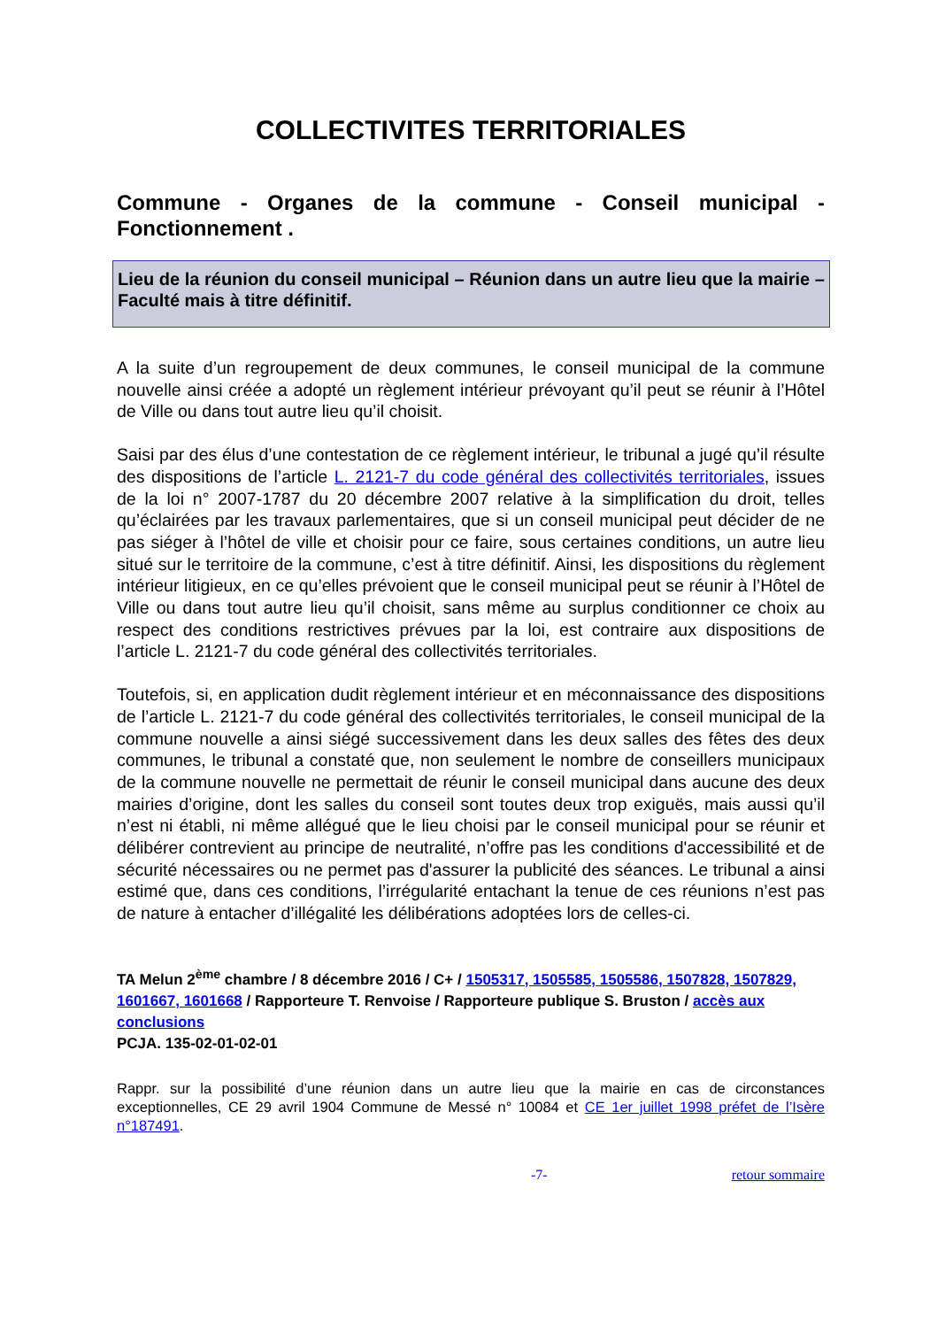COLLECTIVITES TERRITORIALES
Commune - Organes de la commune - Conseil municipal - Fonctionnement .
Lieu de la réunion du conseil municipal – Réunion dans un autre lieu que la mairie – Faculté mais à titre définitif.
A la suite d’un regroupement de deux communes, le conseil municipal de la commune nouvelle ainsi créée a adopté un règlement intérieur prévoyant qu’il peut se réunir à l’Hôtel de Ville ou dans tout autre lieu qu’il choisit.
Saisi par des élus d’une contestation de ce règlement intérieur, le tribunal a jugé qu’il résulte des dispositions de l’article L. 2121-7 du code général des collectivités territoriales, issues de la loi n° 2007-1787 du 20 décembre 2007 relative à la simplification du droit, telles qu’éclairées par les travaux parlementaires, que si un conseil municipal peut décider de ne pas siéger à l’hôtel de ville et choisir pour ce faire, sous certaines conditions, un autre lieu situé sur le territoire de la commune, c’est à titre définitif. Ainsi, les dispositions du règlement intérieur litigieux, en ce qu’elles prévoient que le conseil municipal peut se réunir à l’Hôtel de Ville ou dans tout autre lieu qu’il choisit, sans même au surplus conditionner ce choix au respect des conditions restrictives prévues par la loi, est contraire aux dispositions de l’article L. 2121-7 du code général des collectivités territoriales.
Toutefois, si, en application dudit règlement intérieur et en méconnaissance des dispositions de l’article L. 2121-7 du code général des collectivités territoriales, le conseil municipal de la commune nouvelle a ainsi siégé successivement dans les deux salles des fêtes des deux communes, le tribunal a constaté que, non seulement le nombre de conseillers municipaux de la commune nouvelle ne permettait de réunir le conseil municipal dans aucune des deux mairies d’origine, dont les salles du conseil sont toutes deux trop exiguës, mais aussi qu’il n’est ni établi, ni même allégué que le lieu choisi par le conseil municipal pour se réunir et délibérer contrevient au principe de neutralité, n’offre pas les conditions d'accessibilité et de sécurité nécessaires ou ne permet pas d'assurer la publicité des séances. Le tribunal a ainsi estimé que, dans ces conditions, l’irrégularité entachant la tenue de ces réunions n’est pas de nature à entacher d’illégalité les délibérations adoptées lors de celles-ci.
TA Melun 2<sup>ème</sup> chambre / 8 décembre 2016 / C+ / 1505317, 1505585, 1505586, 1507828, 1507829, 1601667, 1601668 / Rapporteure T. Renvoise / Rapporteure publique S. Bruston / accès aux conclusions
PCJA. 135-02-01-02-01
Rappr. sur la possibilité d’une réunion dans un autre lieu que la mairie en cas de circonstances exceptionnelles, CE 29 avril 1904 Commune de Messé n° 10084 et CE 1er juillet 1998 préfet de l’Isère n°187491.
-7- retour sommaire